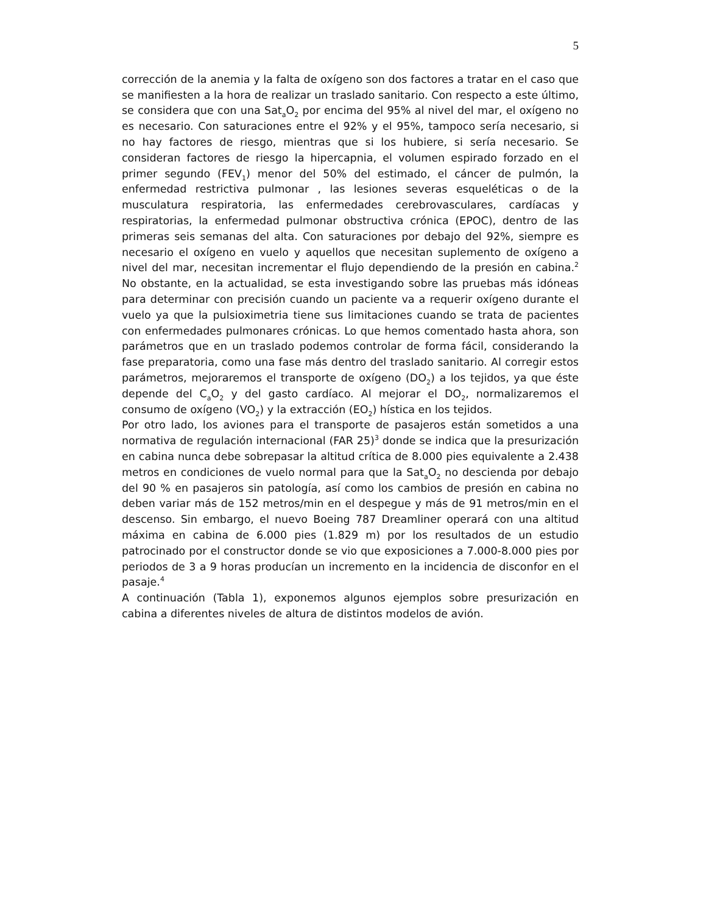5
corrección de la anemia y la falta de oxígeno son dos factores a tratar en el caso que se manifiesten a la hora de realizar un traslado sanitario. Con respecto a este último, se considera que con una Sat<sub>a</sub>O<sub>2</sub> por encima del 95% al nivel del mar, el oxígeno no es necesario. Con saturaciones entre el 92% y el 95%, tampoco sería necesario, si no hay factores de riesgo, mientras que si los hubiere, si sería necesario. Se consideran factores de riesgo la hipercapnia, el volumen espirado forzado en el primer segundo (FEV<sub>1</sub>) menor del 50% del estimado, el cáncer de pulmón, la enfermedad restrictiva pulmonar , las lesiones severas esqueléticas o de la musculatura respiratoria, las enfermedades cerebrovasculares, cardíacas y respiratorias, la enfermedad pulmonar obstructiva crónica (EPOC), dentro de las primeras seis semanas del alta. Con saturaciones por debajo del 92%, siempre es necesario el oxígeno en vuelo y aquellos que necesitan suplemento de oxígeno a nivel del mar, necesitan incrementar el flujo dependiendo de la presión en cabina.<sup>2</sup> No obstante, en la actualidad, se esta investigando sobre las pruebas más idóneas para determinar con precisión cuando un paciente va a requerir oxígeno durante el vuelo ya que la pulsioximetria tiene sus limitaciones cuando se trata de pacientes con enfermedades pulmonares crónicas. Lo que hemos comentado hasta ahora, son parámetros que en un traslado podemos controlar de forma fácil, considerando la fase preparatoria, como una fase más dentro del traslado sanitario. Al corregir estos parámetros, mejoraremos el transporte de oxígeno (DO<sub>2</sub>) a los tejidos, ya que éste depende del C<sub>a</sub>O<sub>2</sub> y del gasto cardíaco. Al mejorar el DO<sub>2</sub>, normalizaremos el consumo de oxígeno (VO<sub>2</sub>) y la extracción (EO<sub>2</sub>) hística en los tejidos.
Por otro lado, los aviones para el transporte de pasajeros están sometidos a una normativa de regulación internacional (FAR 25)<sup>3</sup> donde se indica que la presurización en cabina nunca debe sobrepasar la altitud crítica de 8.000 pies equivalente a 2.438 metros en condiciones de vuelo normal para que la Sat<sub>a</sub>O<sub>2</sub> no descienda por debajo del 90 % en pasajeros sin patología, así como los cambios de presión en cabina no deben variar más de 152 metros/min en el despegue y más de 91 metros/min en el descenso. Sin embargo, el nuevo Boeing 787 Dreamliner operará con una altitud máxima en cabina de 6.000 pies (1.829 m) por los resultados de un estudio patrocinado por el constructor donde se vio que exposiciones a 7.000-8.000 pies por periodos de 3 a 9 horas producían un incremento en la incidencia de disconfor en el pasaje.<sup>4</sup>
A continuación (Tabla 1), exponemos algunos ejemplos sobre presurización en cabina a diferentes niveles de altura de distintos modelos de avión.